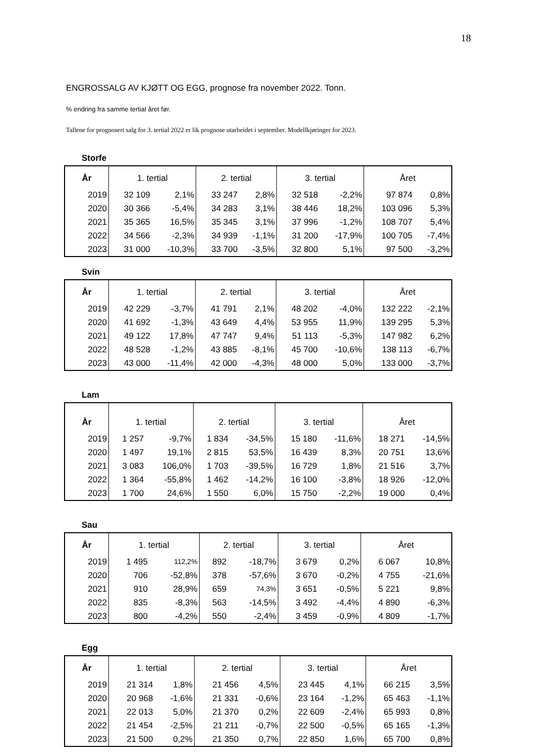18
ENGROSSALG AV KJØTT OG EGG, prognose fra november 2022. Tonn.
% endring fra samme tertial året før.
Tallene for prognosert salg for 3. tertial 2022 er lik prognose utarbeidet i september. Modellkjøringer for 2023.
Storfe
| År | 1. tertial | | 2. tertial | | 3. tertial | | Året | |
| --- | --- | --- | --- | --- | --- | --- | --- | --- |
| 2019 | 32 109 | 2,1% | 33 247 | 2,8% | 32 518 | -2,2% | 97 874 | 0,8% |
| 2020 | 30 366 | -5,4% | 34 283 | 3,1% | 38 446 | 18,2% | 103 096 | 5,3% |
| 2021 | 35 365 | 16,5% | 35 345 | 3,1% | 37 996 | -1,2% | 108 707 | 5,4% |
| 2022 | 34 566 | -2,3% | 34 939 | -1,1% | 31 200 | -17,9% | 100 705 | -7,4% |
| 2023 | 31 000 | -10,3% | 33 700 | -3,5% | 32 800 | 5,1% | 97 500 | -3,2% |
Svin
| År | 1. tertial | | 2. tertial | | 3. tertial | | Året | |
| --- | --- | --- | --- | --- | --- | --- | --- | --- |
| 2019 | 42 229 | -3,7% | 41 791 | 2,1% | 48 202 | -4,0% | 132 222 | -2,1% |
| 2020 | 41 692 | -1,3% | 43 649 | 4,4% | 53 955 | 11,9% | 139 295 | 5,3% |
| 2021 | 49 122 | 17,8% | 47 747 | 9,4% | 51 113 | -5,3% | 147 982 | 6,2% |
| 2022 | 48 528 | -1,2% | 43 885 | -8,1% | 45 700 | -10,6% | 138 113 | -6,7% |
| 2023 | 43 000 | -11,4% | 42 000 | -4,3% | 48 000 | 5,0% | 133 000 | -3,7% |
Lam
| År | 1. tertial | | 2. tertial | | 3. tertial | | Året | |
| --- | --- | --- | --- | --- | --- | --- | --- | --- |
| 2019 | 1 257 | -9,7% | 1 834 | -34,5% | 15 180 | -11,6% | 18 271 | -14,5% |
| 2020 | 1 497 | 19,1% | 2 815 | 53,5% | 16 439 | 8,3% | 20 751 | 13,6% |
| 2021 | 3 083 | 106,0% | 1 703 | -39,5% | 16 729 | 1,8% | 21 516 | 3,7% |
| 2022 | 1 364 | -55,8% | 1 462 | -14,2% | 16 100 | -3,8% | 18 926 | -12,0% |
| 2023 | 1 700 | 24,6% | 1 550 | 6,0% | 15 750 | -2,2% | 19 000 | 0,4% |
Sau
| År | 1. tertial | | 2. tertial | | 3. tertial | | Året | |
| --- | --- | --- | --- | --- | --- | --- | --- | --- |
| 2019 | 1 495 | 112,2% | 892 | -18,7% | 3 679 | 0,2% | 6 067 | 10,8% |
| 2020 | 706 | -52,8% | 378 | -57,6% | 3 670 | -0,2% | 4 755 | -21,6% |
| 2021 | 910 | 28,9% | 659 | 74,3% | 3 651 | -0,5% | 5 221 | 9,8% |
| 2022 | 835 | -8,3% | 563 | -14,5% | 3 492 | -4,4% | 4 890 | -6,3% |
| 2023 | 800 | -4,2% | 550 | -2,4% | 3 459 | -0,9% | 4 809 | -1,7% |
Egg
| År | 1. tertial | | 2. tertial | | 3. tertial | | Året | |
| --- | --- | --- | --- | --- | --- | --- | --- | --- |
| 2019 | 21 314 | 1,8% | 21 456 | 4,5% | 23 445 | 4,1% | 66 215 | 3,5% |
| 2020 | 20 968 | -1,6% | 21 331 | -0,6% | 23 164 | -1,2% | 65 463 | -1,1% |
| 2021 | 22 013 | 5,0% | 21 370 | 0,2% | 22 609 | -2,4% | 65 993 | 0,8% |
| 2022 | 21 454 | -2,5% | 21 211 | -0,7% | 22 500 | -0,5% | 65 165 | -1,3% |
| 2023 | 21 500 | 0,2% | 21 350 | 0,7% | 22 850 | 1,6% | 65 700 | 0,8% |